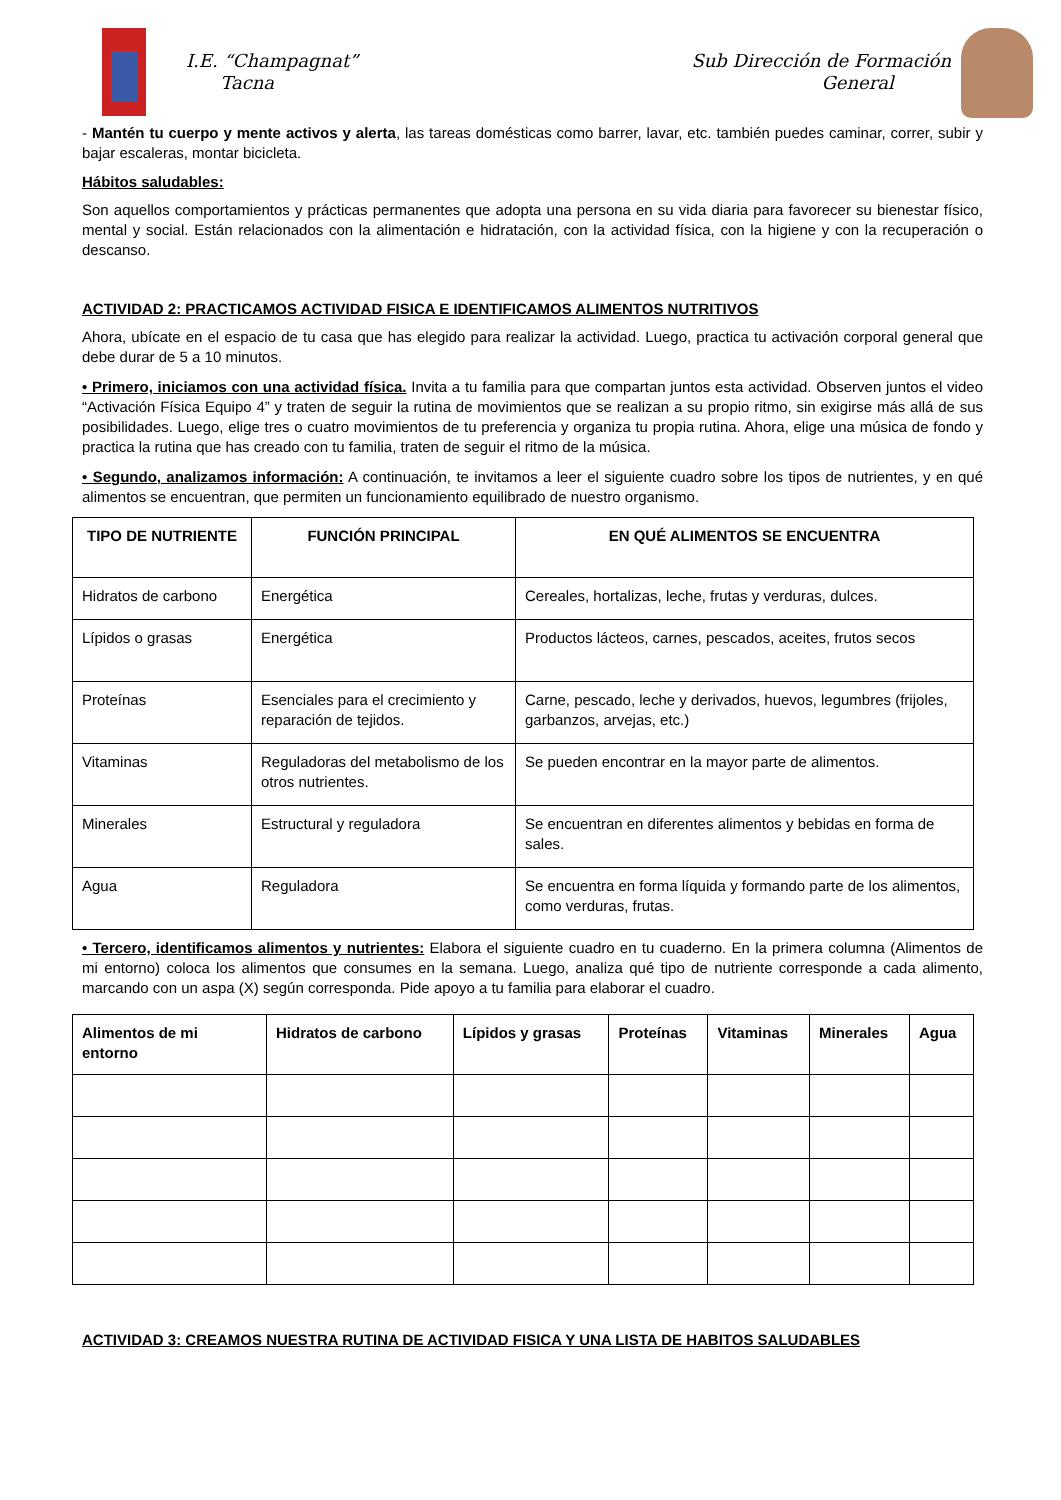I.E. “Champagnat”
Tacna
Sub Dirección de Formación
General
- Mantén tu cuerpo y mente activos y alerta, las tareas domésticas como barrer, lavar, etc. también puedes caminar, correr, subir y bajar escaleras, montar bicicleta.
Hábitos saludables:
Son aquellos comportamientos y prácticas permanentes que adopta una persona en su vida diaria para favorecer su bienestar físico, mental y social. Están relacionados con la alimentación e hidratación, con la actividad física, con la higiene y con la recuperación o descanso.
ACTIVIDAD 2: PRACTICAMOS ACTIVIDAD FISICA E IDENTIFICAMOS ALIMENTOS NUTRITIVOS
Ahora, ubícate en el espacio de tu casa que has elegido para realizar la actividad. Luego, practica tu activación corporal general que debe durar de 5 a 10 minutos.
• Primero, iniciamos con una actividad física. Invita a tu familia para que compartan juntos esta actividad. Observen juntos el video “Activación Física Equipo 4” y traten de seguir la rutina de movimientos que se realizan a su propio ritmo, sin exigirse más allá de sus posibilidades. Luego, elige tres o cuatro movimientos de tu preferencia y organiza tu propia rutina. Ahora, elige una música de fondo y practica la rutina que has creado con tu familia, traten de seguir el ritmo de la música.
• Segundo, analizamos información: A continuación, te invitamos a leer el siguiente cuadro sobre los tipos de nutrientes, y en qué alimentos se encuentran, que permiten un funcionamiento equilibrado de nuestro organismo.
| TIPO DE NUTRIENTE | FUNCIÓN PRINCIPAL | EN QUÉ ALIMENTOS SE ENCUENTRA |
| --- | --- | --- |
| Hidratos de carbono | Energética | Cereales, hortalizas, leche, frutas y verduras, dulces. |
| Lípidos o grasas | Energética | Productos lácteos, carnes, pescados, aceites, frutos secos |
| Proteínas | Esenciales para el crecimiento y reparación de tejidos. | Carne, pescado, leche y derivados, huevos, legumbres (frijoles, garbanzos, arvejas, etc.) |
| Vitaminas | Reguladoras del metabolismo de los otros nutrientes. | Se pueden encontrar en la mayor parte de alimentos. |
| Minerales | Estructural y reguladora | Se encuentran en diferentes alimentos y bebidas en forma de sales. |
| Agua | Reguladora | Se encuentra en forma líquida y formando parte de los alimentos, como verduras, frutas. |
• Tercero, identificamos alimentos y nutrientes: Elabora el siguiente cuadro en tu cuaderno. En la primera columna (Alimentos de mi entorno) coloca los alimentos que consumes en la semana. Luego, analiza qué tipo de nutriente corresponde a cada alimento, marcando con un aspa (X) según corresponda. Pide apoyo a tu familia para elaborar el cuadro.
| Alimentos de mi entorno | Hidratos de carbono | Lípidos y grasas | Proteínas | Vitaminas | Minerales | Agua |
| --- | --- | --- | --- | --- | --- | --- |
ACTIVIDAD 3: CREAMOS NUESTRA RUTINA DE ACTIVIDAD FISICA Y UNA LISTA DE HABITOS SALUDABLES